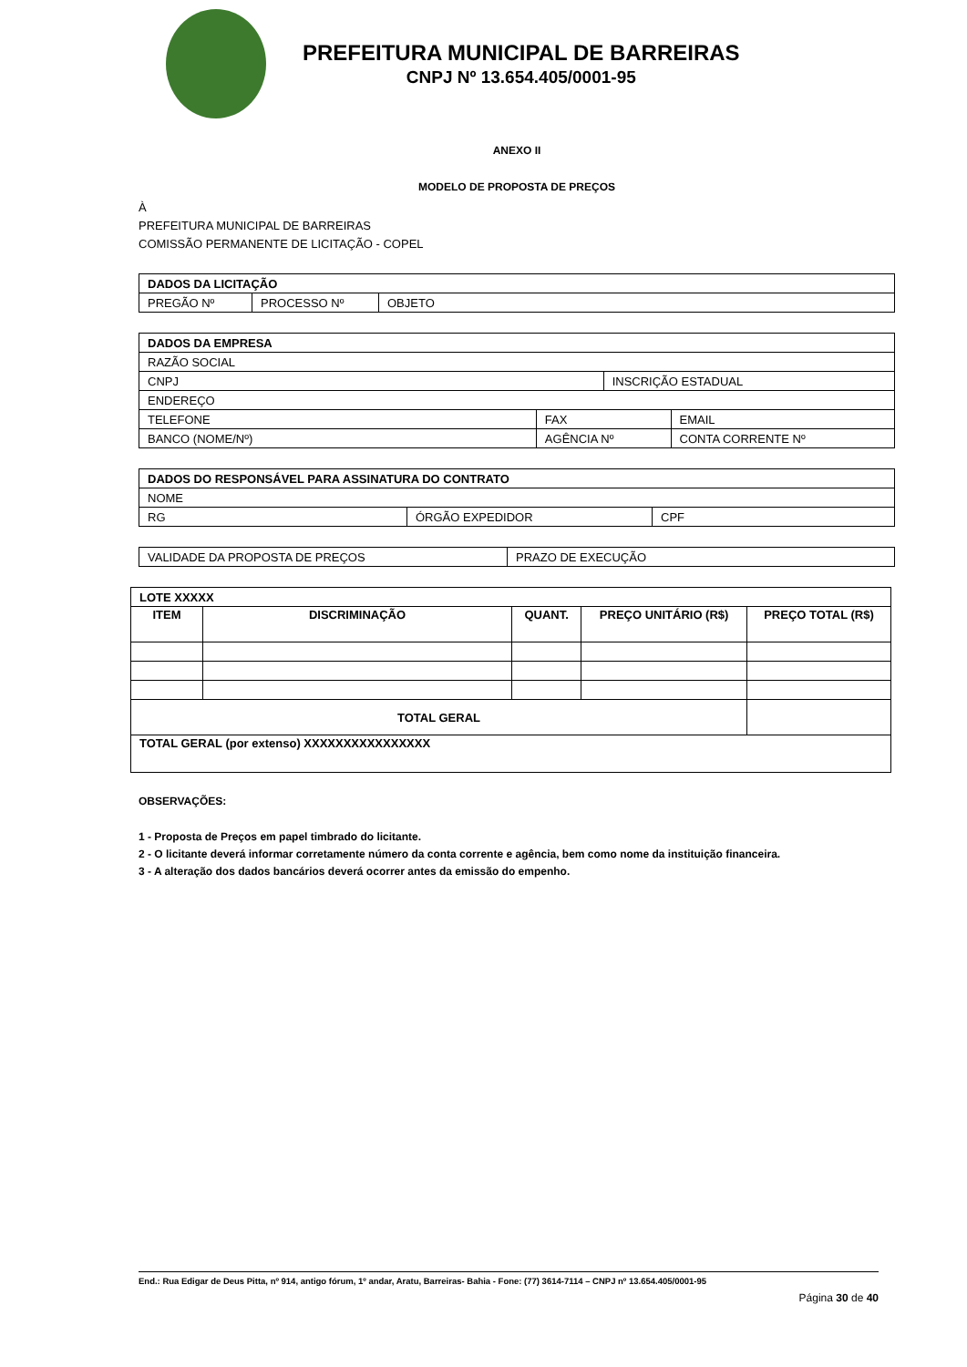PREFEITURA MUNICIPAL DE BARREIRAS
CNPJ Nº 13.654.405/0001-95
ANEXO II
MODELO DE PROPOSTA DE PREÇOS
À
PREFEITURA MUNICIPAL DE BARREIRAS
COMISSÃO PERMANENTE DE LICITAÇÃO - COPEL
| DADOS DA LICITAÇÃO | | |
| --- | --- | --- |
| PREGÃO Nº | PROCESSO Nº | OBJETO |
| DADOS DA EMPRESA | | | |
| --- | --- | --- | --- |
| RAZÃO SOCIAL | | | |
| CNPJ | | INSCRIÇÃO ESTADUAL | |
| ENDEREÇO | | | |
| TELEFONE | FAX | | EMAIL |
| BANCO (NOME/Nº) | AGÊNCIA Nº | | CONTA CORRENTE Nº |
| DADOS DO RESPONSÁVEL PARA ASSINATURA DO CONTRATO | | |
| --- | --- | --- |
| NOME | | |
| RG | ÓRGÃO EXPEDIDOR | CPF |
| VALIDADE DA PROPOSTA DE PREÇOS | PRAZO DE EXECUÇÃO |
| LOTE XXXXX | | | | |
| --- | --- | --- | --- | --- |
| ITEM | DISCRIMINAÇÃO | QUANT. | PREÇO UNITÁRIO (R$) | PREÇO TOTAL (R$) |
| TOTAL GERAL | | | | |
| TOTAL GERAL (por extenso) XXXXXXXXXXXXXXXX | | | | |
OBSERVAÇÕES:
1 - Proposta de Preços em papel timbrado do licitante.
2 - O licitante deverá informar corretamente número da conta corrente e agência, bem como nome da instituição financeira.
3 - A alteração dos dados bancários deverá ocorrer antes da emissão do empenho.
End.: Rua Edigar de Deus Pitta, nº 914, antigo fórum, 1º andar, Aratu, Barreiras- Bahia - Fone: (77) 3614-7114 – CNPJ nº 13.654.405/0001-95
Página 30 de 40